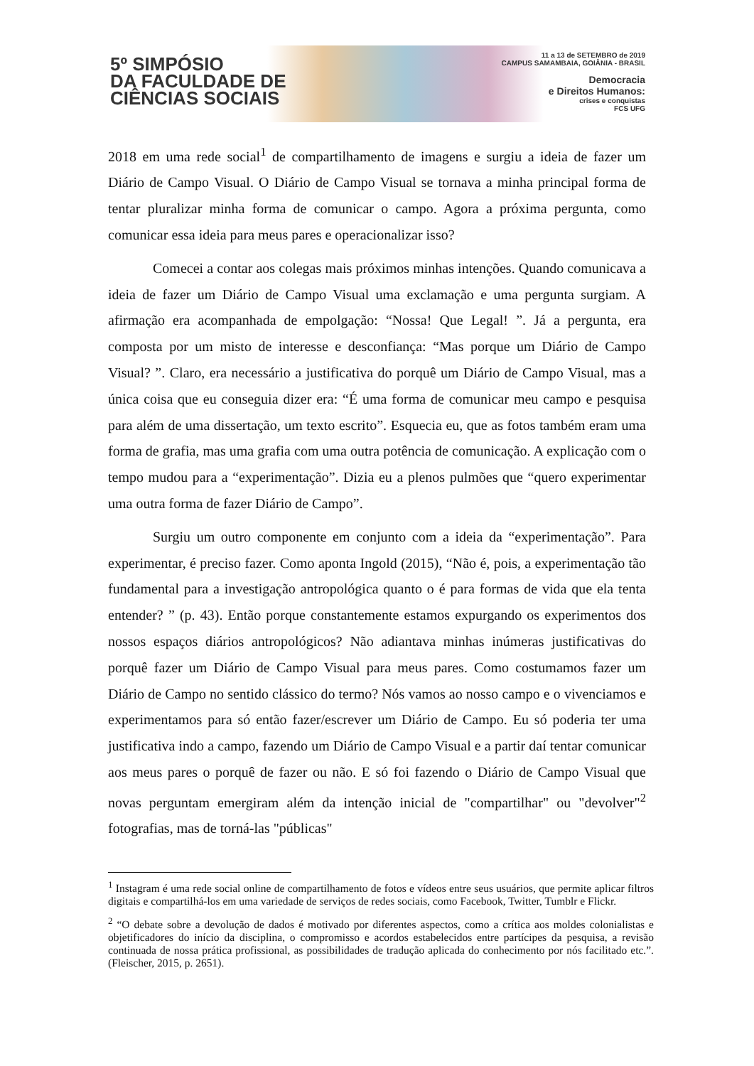5º SIMPÓSIO
DA FACULDADE DE
CIÊNCIAS SOCIAIS
11 a 13 de SETEMBRO de 2019
CAMPUS SAMAMBAIA, GOIÂNIA - BRASIL
Democracia
e Direitos Humanos:
crises e conquistas
FCS UFG
2018 em uma rede social<sup>1</sup> de compartilhamento de imagens e surgiu a ideia de fazer um Diário de Campo Visual. O Diário de Campo Visual se tornava a minha principal forma de tentar pluralizar minha forma de comunicar o campo. Agora a próxima pergunta, como comunicar essa ideia para meus pares e operacionalizar isso?
Comecei a contar aos colegas mais próximos minhas intenções. Quando comunicava a ideia de fazer um Diário de Campo Visual uma exclamação e uma pergunta surgiam. A afirmação era acompanhada de empolgação: “Nossa! Que Legal! ”. Já a pergunta, era composta por um misto de interesse e desconfiança: “Mas porque um Diário de Campo Visual? ”. Claro, era necessário a justificativa do porquê um Diário de Campo Visual, mas a única coisa que eu conseguia dizer era: “É uma forma de comunicar meu campo e pesquisa para além de uma dissertação, um texto escrito”. Esquecia eu, que as fotos também eram uma forma de grafia, mas uma grafia com uma outra potência de comunicação. A explicação com o tempo mudou para a “experimentação”. Dizia eu a plenos pulmões que “quero experimentar uma outra forma de fazer Diário de Campo”.
Surgiu um outro componente em conjunto com a ideia da “experimentação”. Para experimentar, é preciso fazer. Como aponta Ingold (2015), “Não é, pois, a experimentação tão fundamental para a investigação antropológica quanto o é para formas de vida que ela tenta entender? ” (p. 43). Então porque constantemente estamos expurgando os experimentos dos nossos espaços diários antropológicos? Não adiantava minhas inúmeras justificativas do porquê fazer um Diário de Campo Visual para meus pares. Como costumamos fazer um Diário de Campo no sentido clássico do termo? Nós vamos ao nosso campo e o vivenciamos e experimentamos para só então fazer/escrever um Diário de Campo. Eu só poderia ter uma justificativa indo a campo, fazendo um Diário de Campo Visual e a partir daí tentar comunicar aos meus pares o porquê de fazer ou não. E só foi fazendo o Diário de Campo Visual que novas perguntam emergiram além da intenção inicial de "compartilhar" ou "devolver"<sup>2</sup> fotografias, mas de torná-las "públicas"
<sup>1</sup> Instagram é uma rede social online de compartilhamento de fotos e vídeos entre seus usuários, que permite aplicar filtros digitais e compartilhá-los em uma variedade de serviços de redes sociais, como Facebook, Twitter, Tumblr e Flickr.
<sup>2</sup> “O debate sobre a devolução de dados é motivado por diferentes aspectos, como a crítica aos moldes colonialistas e objetificadores do início da disciplina, o compromisso e acordos estabelecidos entre partícipes da pesquisa, a revisão continuada de nossa prática profissional, as possibilidades de tradução aplicada do conhecimento por nós facilitado etc.”. (Fleischer, 2015, p. 2651).